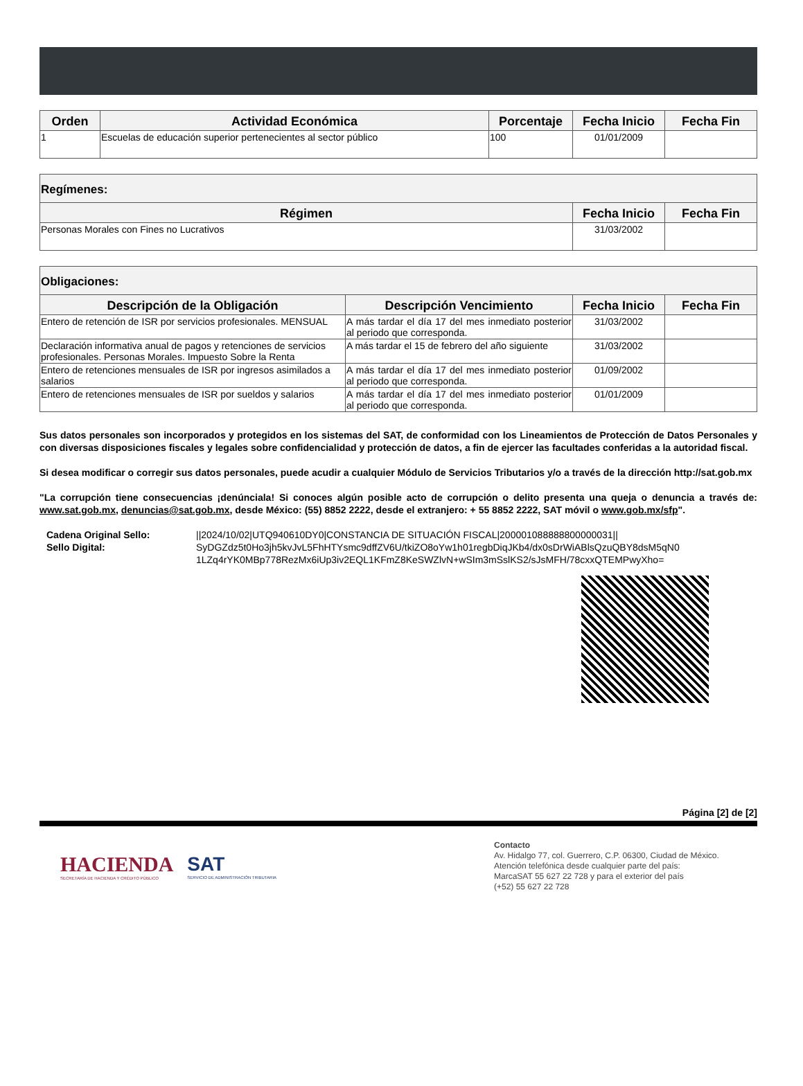| Orden | Actividad Económica | Porcentaje | Fecha Inicio | Fecha Fin |
| --- | --- | --- | --- | --- |
| 1 | Escuelas de educación superior pertenecientes al sector público | 100 | 01/01/2009 | |
| Regímenes: | | |
| --- | --- | --- |
| Régimen | Fecha Inicio | Fecha Fin |
| Personas Morales con Fines no Lucrativos | 31/03/2002 | |
| Obligaciones: | | | |
| --- | --- | --- | --- |
| Descripción de la Obligación | Descripción Vencimiento | Fecha Inicio | Fecha Fin |
| Entero de retención de ISR por servicios profesionales. MENSUAL | A más tardar el día 17 del mes inmediato posterior al periodo que corresponda. | 31/03/2002 | |
| Declaración informativa anual de pagos y retenciones de servicios profesionales. Personas Morales. Impuesto Sobre la Renta | A más tardar el 15 de febrero del año siguiente | 31/03/2002 | |
| Entero de retenciones mensuales de ISR por ingresos asimilados a salarios | A más tardar el día 17 del mes inmediato posterior al periodo que corresponda. | 01/09/2002 | |
| Entero de retenciones mensuales de ISR por sueldos y salarios | A más tardar el día 17 del mes inmediato posterior al periodo que corresponda. | 01/01/2009 | |
Sus datos personales son incorporados y protegidos en los sistemas del SAT, de conformidad con los Lineamientos de Protección de Datos Personales y con diversas disposiciones fiscales y legales sobre confidencialidad y protección de datos, a fin de ejercer las facultades conferidas a la autoridad fiscal.
Si desea modificar o corregir sus datos personales, puede acudir a cualquier Módulo de Servicios Tributarios y/o a través de la dirección http://sat.gob.mx
"La corrupción tiene consecuencias ¡denúnciala! Si conoces algún posible acto de corrupción o delito presenta una queja o denuncia a través de: www.sat.gob.mx, denuncias@sat.gob.mx, desde México: (55) 8852 2222, desde el extranjero: + 55 8852 2222, SAT móvil o www.gob.mx/sfp".
Cadena Original Sello:
||2024/10/02|UTQ940610DY0|CONSTANCIA DE SITUACIÓN FISCAL|200001088888800000031||
Sello Digital:
SyDGZdz5t0Ho3jh5kvJvL5FhHTYsmc9dffZV6U/tkiZO8oYw1h01regbDiqJKb4/dx0sDrWiABlsQzuQBY8dsM5qN0 1LZq4rYK0MBp778RezMx6iUp3iv2EQL1KFmZ8KeSWZlvN+wSIm3mSslKS2/sJsMFH/78cxxQTEMPwyXho=
Página [2] de [2]
HACIENDA
SECRETARÍA DE HACIENDA Y CRÉDITO PÚBLICO
SAT
SERVICIO DE ADMINISTRACIÓN TRIBUTARIA
Contacto
Av. Hidalgo 77, col. Guerrero, C.P. 06300, Ciudad de México.
Atención telefónica desde cualquier parte del país:
MarcaSAT 55 627 22 728 y para el exterior del país
(+52) 55 627 22 728